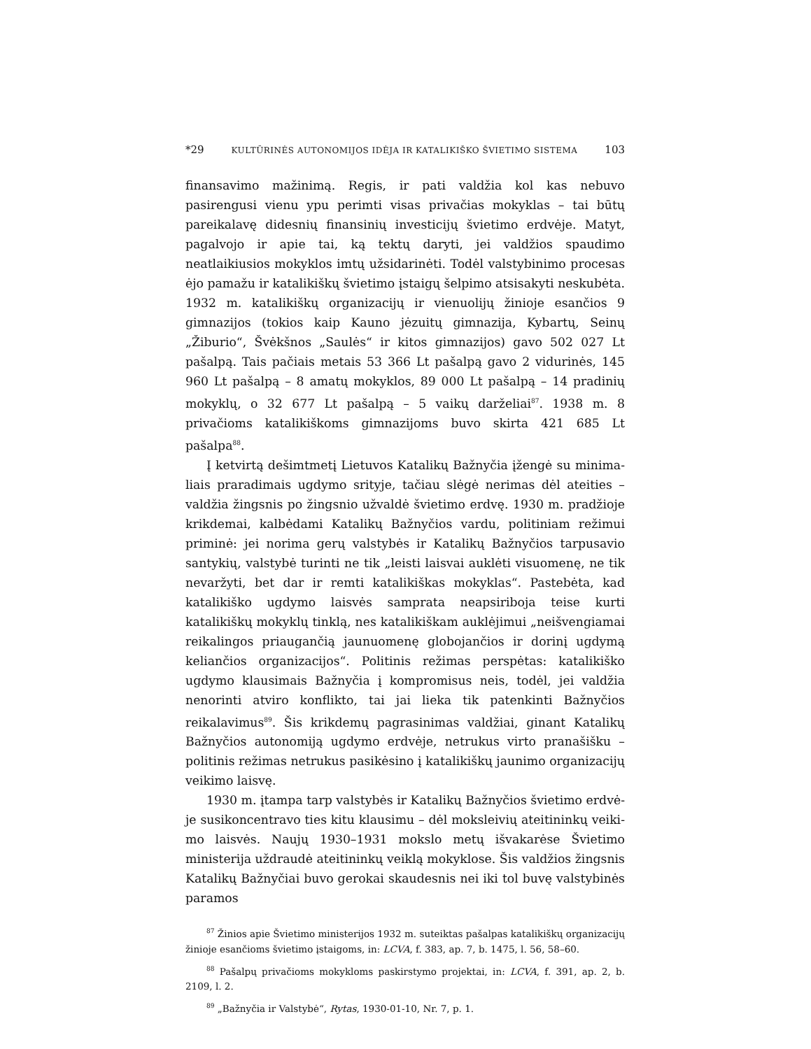*29 KULTŪRINĖS AUTONOMIJOS IDĖJA IR KATALIKIŠKO ŠVIETIMO SISTEMA 103
finansavimo mažinimą. Regis, ir pati valdžia kol kas nebuvo pasirengusi vienu ypu perimti visas privačias mokyklas – tai būtų pareikalavę didesnių finansinių investicijų švietimo erdvėje. Matyt, pagalvojo ir apie tai, ką tek­tų daryti, jei valdžios spaudimo neatlaikiusios mokyklos imtų užsidarinė­ti. Todėl valstybinimo procesas ėjo pamažu ir katalikiškų švietimo įstaigų šelpimo atsisakyti neskubėta. 1932 m. katalikiškų organizacijų ir vienuolijų žinioje esančios 9 gimnazijos (tokios kaip Kauno jėzuitų gimnazija, Kybar­tų, Seinų „Žiburio“, Švėkšnos „Saulės“ ir kitos gimnazijos) gavo 502 027 Lt pašalpą. Tais pačiais metais 53 366 Lt pašalpą gavo 2 vidurinės, 145 960 Lt pašalpą – 8 amatų mokyklos, 89 000 Lt pašalpą – 14 pradinių mokyklų, o 32 677 Lt pašalpą – 5 vaikų darželiai<sup>87</sup>. 1938 m. 8 privačioms katalikiškoms gimnazijoms buvo skirta 421 685 Lt pašalpa<sup>88</sup>.
Į ketvirtą dešimtmetį Lietuvos Katalikų Bažnyčia įžengė su minima­liais praradimais ugdymo srityje, tačiau slėgė nerimas dėl ateities – valdžia žingsnis po žingsnio užvaldė švietimo erdvę. 1930 m. pradžioje krikdemai, kalbėdami Katalikų Bažnyčios vardu, politiniam režimui priminė: jei no­rima gerų valstybės ir Katalikų Bažnyčios tarpusavio santykių, valstybė turinti ne tik „leisti laisvai auklėti visuomenę, ne tik nevaržyti, bet dar ir remti katalikiškas mokyklas“. Pastebėta, kad katalikiško ugdymo laisvės samprata neapsiriboja teise kurti katalikiškų mokyklų tinklą, nes katali­kiškam auklėjimui „neišvengiamai reikalingos priaugančią jaunuomenę globojančios ir dorinį ugdymą keliančios organizacijos“. Politinis režimas perspėtas: katalikiško ugdymo klausimais Bažnyčia į kompromisus neis, todėl, jei valdžia nenorinti atviro konflikto, tai jai lieka tik patenkinti Baž­nyčios reikalavimus<sup>89</sup>. Šis krikdemų pagrasinimas valdžiai, ginant Katalikų Bažnyčios autonomiją ugdymo erdvėje, netrukus virto pranašišku – poli­tinis režimas netrukus pasikėsino į katalikiškų jaunimo organizacijų vei­kimo laisvę.
1930 m. įtampa tarp valstybės ir Katalikų Bažnyčios švietimo erdvė­je susikoncentravo ties kitu klausimu – dėl moksleivių ateitininkų veiki­mo laisvės. Naujų 1930–1931 mokslo metų išvakarėse Švietimo ministerija uždraudė ateitininkų veiklą mokyklose. Šis valdžios žingsnis Katalikų Bažnyčiai buvo gerokai skaudesnis nei iki tol buvę valstybinės paramos
<sup>87</sup> Žinios apie Švietimo ministerijos 1932 m. suteiktas pašalpas katalikiškų organizaci­jų žinioje esančioms švietimo įstaigoms, in: LCVA, f. 383, ap. 7, b. 1475, l. 56, 58–60.
<sup>88</sup> Pašalpų privačioms mokykloms paskirstymo projektai, in: LCVA, f. 391, ap. 2, b. 2109, l. 2.
<sup>89</sup> „Bažnyčia ir Valstybė“, Rytas, 1930-01-10, Nr. 7, p. 1.